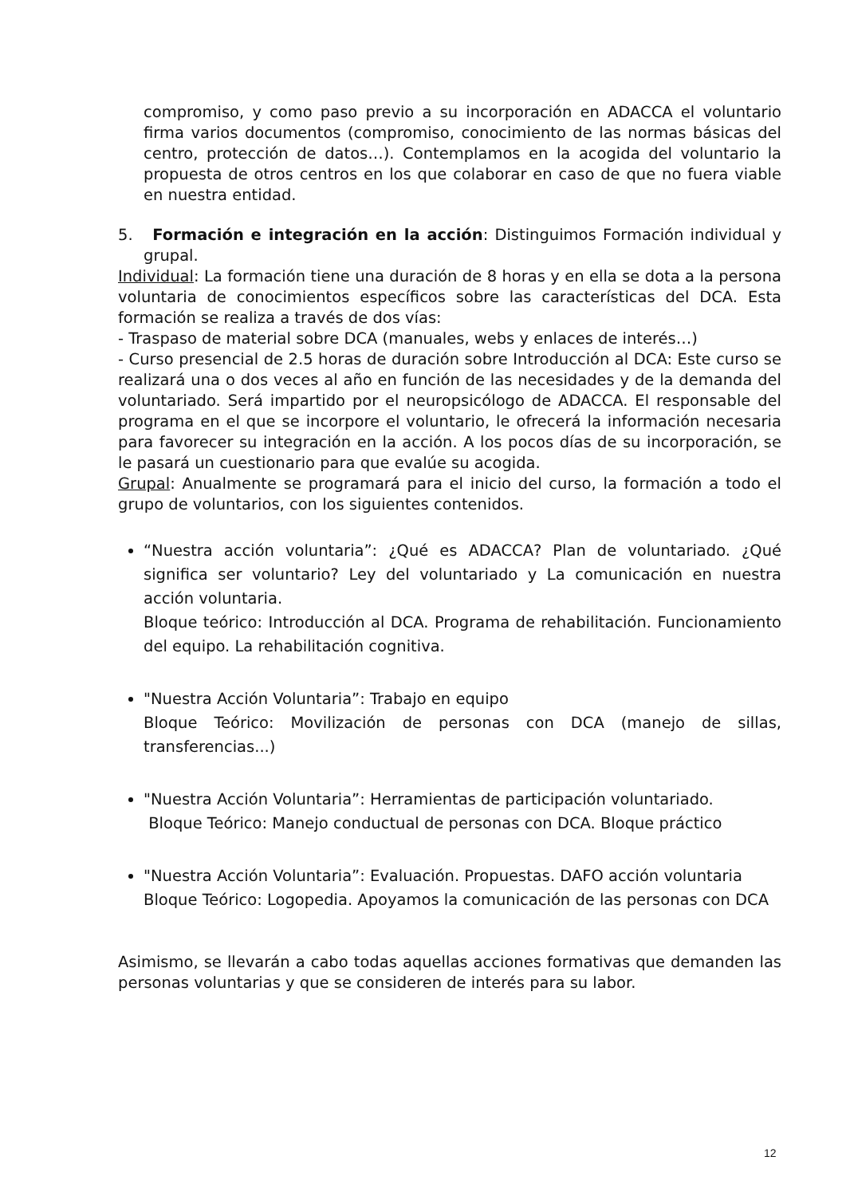compromiso, y como paso previo a su incorporación en ADACCA el voluntario firma varios documentos (compromiso, conocimiento de las normas básicas del centro, protección de datos…). Contemplamos en la acogida del voluntario la propuesta de otros centros en los que colaborar en caso de que no fuera viable en nuestra entidad.
5. Formación e integración en la acción: Distinguimos Formación individual y grupal.
Individual: La formación tiene una duración de 8 horas y en ella se dota a la persona voluntaria de conocimientos específicos sobre las características del DCA. Esta formación se realiza a través de dos vías:
- Traspaso de material sobre DCA (manuales, webs y enlaces de interés…)
- Curso presencial de 2.5 horas de duración sobre Introducción al DCA: Este curso se realizará una o dos veces al año en función de las necesidades y de la demanda del voluntariado. Será impartido por el neuropsicólogo de ADACCA. El responsable del programa en el que se incorpore el voluntario, le ofrecerá la información necesaria para favorecer su integración en la acción. A los pocos días de su incorporación, se le pasará un cuestionario para que evalúe su acogida.
Grupal: Anualmente se programará para el inicio del curso, la formación a todo el grupo de voluntarios, con los siguientes contenidos.
“Nuestra acción voluntaria”: ¿Qué es ADACCA? Plan de voluntariado. ¿Qué significa ser voluntario? Ley del voluntariado y La comunicación en nuestra acción voluntaria.
Bloque teórico: Introducción al DCA. Programa de rehabilitación. Funcionamiento del equipo. La rehabilitación cognitiva.
"Nuestra Acción Voluntaria”: Trabajo en equipo
Bloque Teórico: Movilización de personas con DCA (manejo de sillas, transferencias...)
"Nuestra Acción Voluntaria”: Herramientas de participación voluntariado.
Bloque Teórico: Manejo conductual de personas con DCA. Bloque práctico
"Nuestra Acción Voluntaria”: Evaluación. Propuestas. DAFO acción voluntaria
Bloque Teórico: Logopedia. Apoyamos la comunicación de las personas con DCA
Asimismo, se llevarán a cabo todas aquellas acciones formativas que demanden las personas voluntarias y que se consideren de interés para su labor.
12